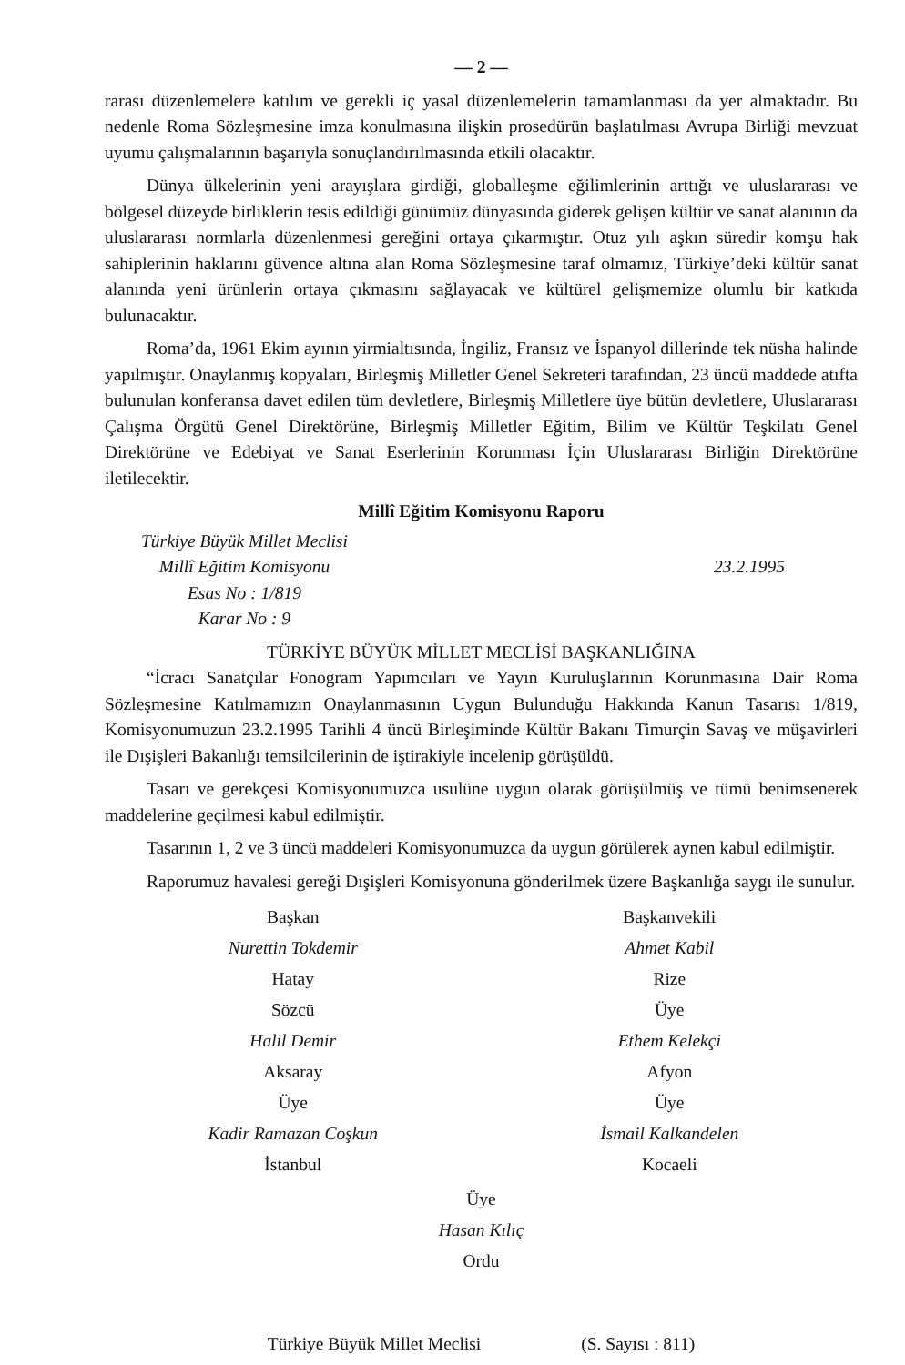— 2 —
rarası düzenlemelere katılım ve gerekli iç yasal düzenlemelerin tamamlanması da yer almaktadır. Bu nedenle Roma Sözleşmesine imza konulmasına ilişkin prosedürün başlatılması Avrupa Birliği mevzuat uyumu çalışmalarının başarıyla sonuçlandırılmasında etkili olacaktır.
Dünya ülkelerinin yeni arayışlara girdiği, globalleşme eğilimlerinin arttığı ve uluslararası ve bölgesel düzeyde birliklerin tesis edildiği günümüz dünyasında giderek gelişen kültür ve sanat alanının da uluslararası normlarla düzenlenmesi gereğini ortaya çıkarmıştır. Otuz yılı aşkın süredir komşu hak sahiplerinin haklarını güvence altına alan Roma Sözleşmesine taraf olmamız, Türkiye’deki kültür sanat alanında yeni ürünlerin ortaya çıkmasını sağlayacak ve kültürel gelişmemize olumlu bir katkıda bulunacaktır.
Roma’da, 1961 Ekim ayının yirmialtısında, İngiliz, Fransız ve İspanyol dillerinde tek nüsha halinde yapılmıştır. Onaylanmış kopyaları, Birleşmiş Milletler Genel Sekreteri tarafından, 23 üncü maddede atıfta bulunulan konferansa davet edilen tüm devletlere, Birleşmiş Milletlere üye bütün devletlere, Uluslararası Çalışma Örgütü Genel Direktörüne, Birleşmiş Milletler Eğitim, Bilim ve Kültür Teşkilatı Genel Direktörüne ve Edebiyat ve Sanat Eserlerinin Korunması İçin Uluslararası Birliğin Direktörüne iletilecektir.
Millî Eğitim Komisyonu Raporu
Türkiye Büyük Millet Meclisi
Millî Eğitim Komisyonu
Esas No : 1/819
Karar No : 9
23.2.1995
TÜRKİYE BÜYÜK MİLLET MECLİSİ BAŞKANLIĞINA
“İcracı Sanatçılar Fonogram Yapımcıları ve Yayın Kuruluşlarının Korunmasına Dair Roma Sözleşmesine Katılmamızın Onaylanmasının Uygun Bulunduğu Hakkında Kanun Tasarısı 1/819, Komisyonumuzun 23.2.1995 Tarihli 4 üncü Birleşiminde Kültür Bakanı Timurçin Savaş ve müşavirleri ile Dışişleri Bakanlığı temsilcilerinin de iştirakiyle incelenip görüşüldü.
Tasarı ve gerekçesi Komisyonumuzca usulüne uygun olarak görüşülmüş ve tümü benimsenerek maddelerine geçilmesi kabul edilmiştir.
Tasarının 1, 2 ve 3 üncü maddeleri Komisyonumuzca da uygun görülerek aynen kabul edilmiştir.
Raporumuz havalesi gereği Dışişleri Komisyonuna gönderilmek üzere Başkanlığa saygı ile sunulur.
Başkan
Nurettin Tokdemir
Hatay
Sözcü
Halil Demir
Aksaray
Üye
Kadir Ramazan Coşkun
İstanbul
Başkanvekili
Ahmet Kabil
Rize
Üye
Ethem Kelekçi
Afyon
Üye
İsmail Kalkandelen
Kocaeli
Üye
Hasan Kılıç
Ordu
Türkiye Büyük Millet Meclisi (S. Sayısı : 811)